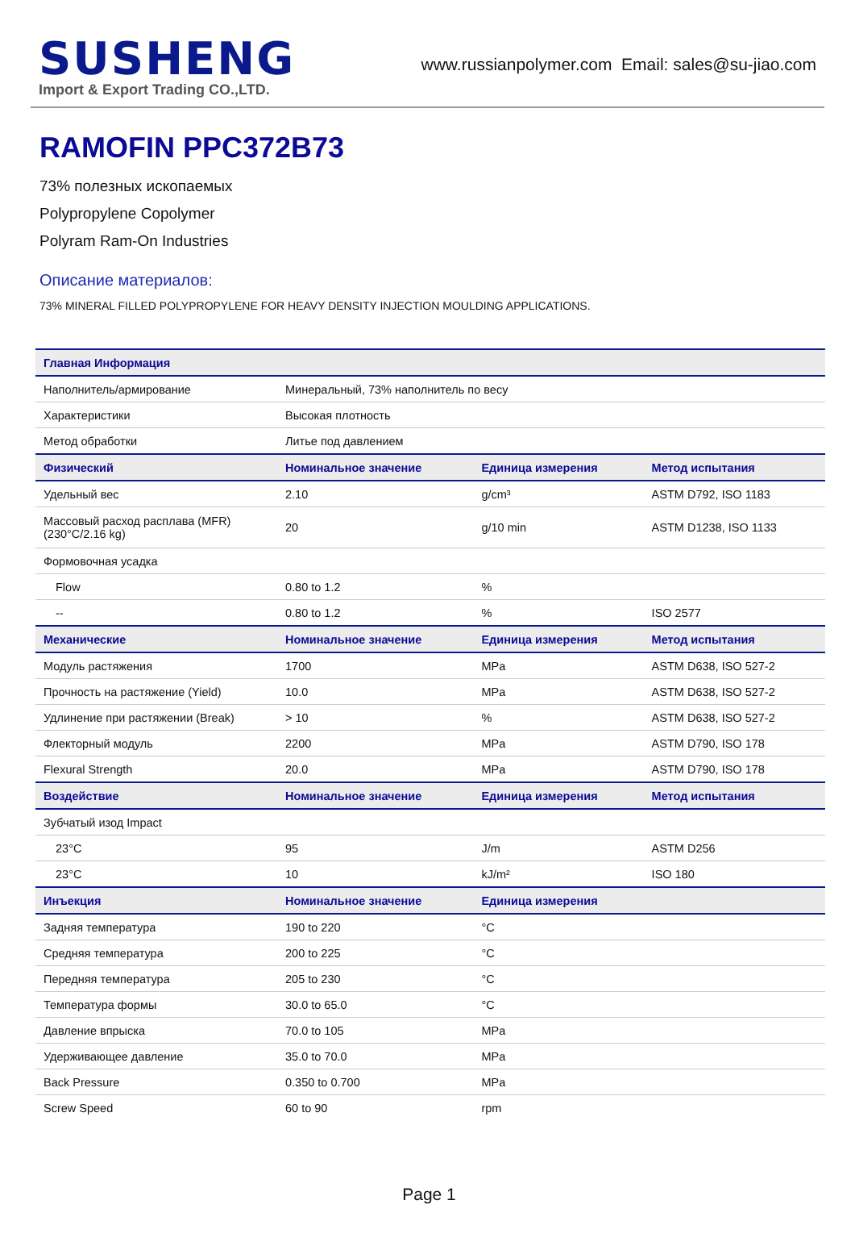SUSHENG
Import & Export Trading CO.,LTD.
www.russianpolymer.com Email: sales@su-jiao.com
RAMOFIN PPC372B73
73% полезных ископаемых
Polypropylene Copolymer
Polyram Ram-On Industries
Описание материалов:
73% MINERAL FILLED POLYPROPYLENE FOR HEAVY DENSITY INJECTION MOULDING APPLICATIONS.
| Главная Информация | | | |
| --- | --- | --- | --- |
| Наполнитель/армирование | Минеральный, 73% наполнитель по весу | | |
| Характеристики | Высокая плотность | | |
| Метод обработки | Литье под давлением | | |
| Физический | Номинальное значение | Единица измерения | Метод испытания |
| Удельный вес | 2.10 | g/cm³ | ASTM D792, ISO 1183 |
| Массовый расход расплава (MFR) (230°C/2.16 kg) | 20 | g/10 min | ASTM D1238, ISO 1133 |
| Формовочная усадка | | | |
| Flow | 0.80 to 1.2 | % | |
| -- | 0.80 to 1.2 | % | ISO 2577 |
| Механические | Номинальное значение | Единица измерения | Метод испытания |
| Модуль растяжения | 1700 | MPa | ASTM D638, ISO 527-2 |
| Прочность на растяжение (Yield) | 10.0 | MPa | ASTM D638, ISO 527-2 |
| Удлинение при растяжении (Break) | > 10 | % | ASTM D638, ISO 527-2 |
| Флекторный модуль | 2200 | MPa | ASTM D790, ISO 178 |
| Flexural Strength | 20.0 | MPa | ASTM D790, ISO 178 |
| Воздействие | Номинальное значение | Единица измерения | Метод испытания |
| Зубчатый изод Impact | | | |
| 23°C | 95 | J/m | ASTM D256 |
| 23°C | 10 | kJ/m² | ISO 180 |
| Инъекция | Номинальное значение | Единица измерения | |
| Задняя температура | 190 to 220 | °C | |
| Средняя температура | 200 to 225 | °C | |
| Передняя температура | 205 to 230 | °C | |
| Температура формы | 30.0 to 65.0 | °C | |
| Давление впрыска | 70.0 to 105 | MPa | |
| Удерживающее давление | 35.0 to 70.0 | MPa | |
| Back Pressure | 0.350 to 0.700 | MPa | |
| Screw Speed | 60 to 90 | rpm | |
Page 1